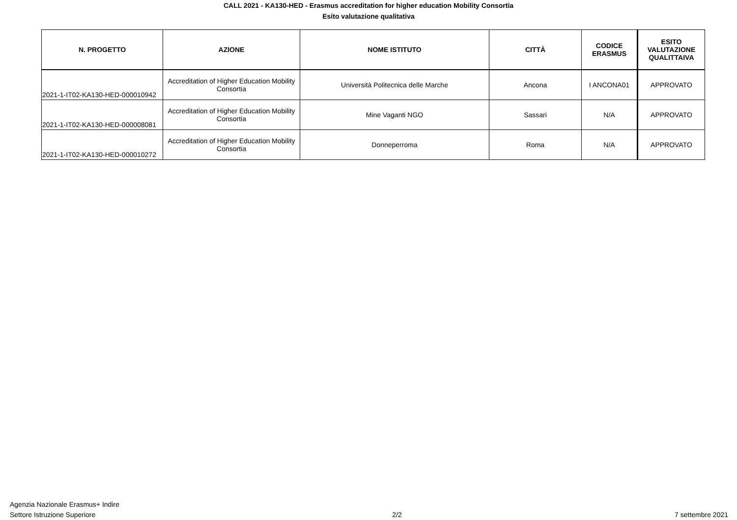CALL 2021 - KA130-HED - Erasmus accreditation for higher education Mobility Consortia
Esito valutazione qualitativa
| N. PROGETTO | AZIONE | NOME ISTITUTO | CITTÀ | CODICE ERASMUS | ESITO VALUTAZIONE QUALITTAIVA |
| --- | --- | --- | --- | --- | --- |
| 2021-1-IT02-KA130-HED-000010942 | Accreditation of Higher Education Mobility Consortia | Università Politecnica delle Marche | Ancona | I ANCONA01 | APPROVATO |
| 2021-1-IT02-KA130-HED-000008081 | Accreditation of Higher Education Mobility Consortia | Mine Vaganti NGO | Sassari | N/A | APPROVATO |
| 2021-1-IT02-KA130-HED-000010272 | Accreditation of Higher Education Mobility Consortia | Donneperroma | Roma | N/A | APPROVATO |
Agenzia Nazionale Erasmus+ Indire
Settore Istruzione Superiore
2/2
7 settembre 2021